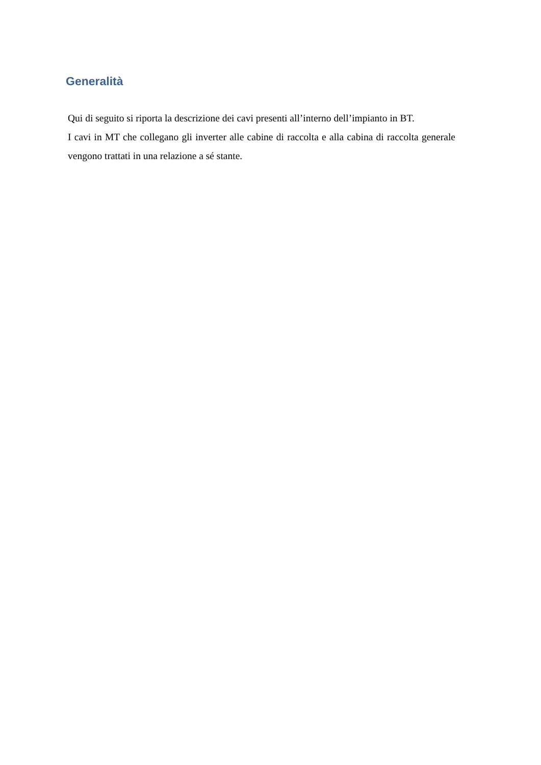Generalità
Qui di seguito si riporta la descrizione dei cavi presenti all’interno dell’impianto in BT.
I cavi in MT che collegano gli inverter alle cabine di raccolta e alla cabina di raccolta generale vengono trattati in una relazione a sé stante.